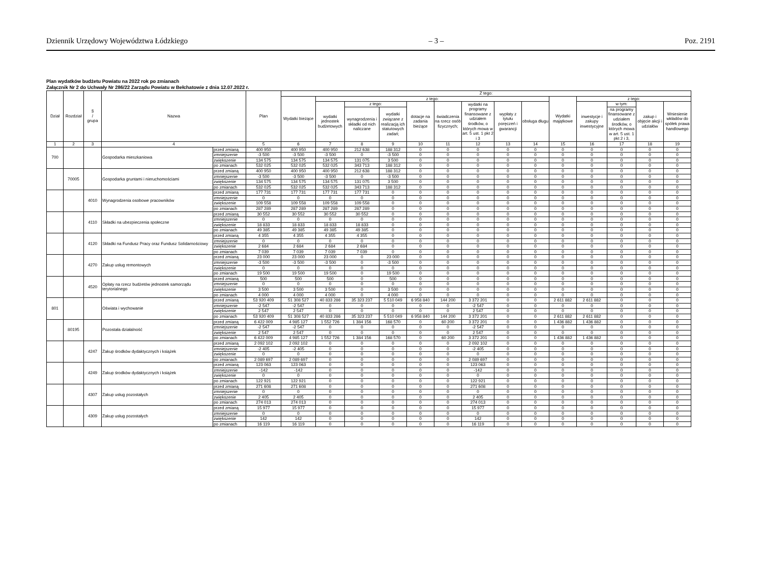Dziennik Urzędowy Województwa Łódzkiego – 3 – Poz. 2191
Plan wydatków budżetu Powiatu na 2022 rok po zmianach
Załącznik Nr 2 do Uchwały Nr 286/22 Zarządu Powiatu w Bełchatowie z dnia 12.07.2022 r.
| Dział | Rozdział | § / grupa | Nazwa | | Plan | Z tego: | | | | | | | | | | | | | |
| --- | --- | --- | --- | --- | --- | --- | --- | --- | --- | --- | --- | --- | --- | --- | --- | --- | --- | --- | --- |
| | | | | | | Wydatki bieżące | z tego: | | | | | | | | Wydatki majątkowe | z tego: | | | |
| | | | | | | | wydatki jednostek budżetowych | z tego: | | dotacje na zadania bieżące | świadczenia na rzecz osób fizycznych; | wydatki na programy finansowane z udziałem środków, o których mowa w art. 5 ust. 1 pkt 2 i 3 | wypłaty z tytułu poręczeń i gwarancji | obsługa długu | | inwestycje i zakupy inwestycyjne | w tym: | zakup i objęcie akcji i udziałów | Wniesienie wkładów do spółek prawa handlowego |
| | | | | | | | | wynagrodzenia i składki od nich naliczane | wydatki związane z realizacją ich statutowych zadań; | | | | | | | | na programy finansowane z udziałem środków, o których mowa w art. 5 ust. 1 pkt 2 i 3, | | |
| 1 | 2 | 3 | 4 | | 5 | 6 | 7 | 8 | 9 | 10 | 11 | 12 | 13 | 14 | 15 | 16 | 17 | 18 | 19 |
| 700 | | | Gospodarka mieszkaniowa | przed zmianą | 400 950 | 400 950 | 400 950 | 212 638 | 188 312 | 0 | 0 | 0 | 0 | 0 | 0 | 0 | 0 | 0 | 0 |
| | | | | zmniejszenie | -3 500 | -3 500 | -3 500 | 0 | -3 500 | 0 | 0 | 0 | 0 | 0 | 0 | 0 | 0 | 0 | 0 |
| | | | | zwiększenie | 134 575 | 134 575 | 134 575 | 131 075 | 3 500 | 0 | 0 | 0 | 0 | 0 | 0 | 0 | 0 | 0 | 0 |
| | | | | po zmianach | 532 025 | 532 025 | 532 025 | 343 713 | 188 312 | 0 | 0 | 0 | 0 | 0 | 0 | 0 | 0 | 0 | 0 |
| | 70005 | | Gospodarka gruntami i nieruchomościami | przed zmianą | 400 950 | 400 950 | 400 950 | 212 638 | 188 312 | 0 | 0 | 0 | 0 | 0 | 0 | 0 | 0 | 0 | 0 |
| | | | | zmniejszenie | -3 500 | -3 500 | -3 500 | 0 | -3 500 | 0 | 0 | 0 | 0 | 0 | 0 | 0 | 0 | 0 | 0 |
| | | | | zwiększenie | 134 575 | 134 575 | 134 575 | 131 075 | 3 500 | 0 | 0 | 0 | 0 | 0 | 0 | 0 | 0 | 0 | 0 |
| | | | | po zmianach | 532 025 | 532 025 | 532 025 | 343 713 | 188 312 | 0 | 0 | 0 | 0 | 0 | 0 | 0 | 0 | 0 | 0 |
| | | 4010 | Wynagrodzenia osobowe pracowników | przed zmianą | 177 731 | 177 731 | 177 731 | 177 731 | 0 | 0 | 0 | 0 | 0 | 0 | 0 | 0 | 0 | 0 | 0 |
| | | | | zmniejszenie | 0 | 0 | 0 | 0 | 0 | 0 | 0 | 0 | 0 | 0 | 0 | 0 | 0 | 0 | 0 |
| | | | | zwiększenie | 109 558 | 109 558 | 109 558 | 109 558 | 0 | 0 | 0 | 0 | 0 | 0 | 0 | 0 | 0 | 0 | 0 |
| | | | | po zmianach | 287 289 | 287 289 | 287 289 | 287 289 | 0 | 0 | 0 | 0 | 0 | 0 | 0 | 0 | 0 | 0 | 0 |
| | | 4110 | Składki na ubezpieczenia społeczne | przed zmianą | 30 552 | 30 552 | 30 552 | 30 552 | 0 | 0 | 0 | 0 | 0 | 0 | 0 | 0 | 0 | 0 | 0 |
| | | | | zmniejszenie | 0 | 0 | 0 | 0 | 0 | 0 | 0 | 0 | 0 | 0 | 0 | 0 | 0 | 0 | 0 |
| | | | | zwiększenie | 18 833 | 18 833 | 18 833 | 18 833 | 0 | 0 | 0 | 0 | 0 | 0 | 0 | 0 | 0 | 0 | 0 |
| | | | | po zmianach | 49 385 | 49 385 | 49 385 | 49 385 | 0 | 0 | 0 | 0 | 0 | 0 | 0 | 0 | 0 | 0 | 0 |
| | | 4120 | Składki na Fundusz Pracy oraz Fundusz Solidarnościowy | przed zmianą | 4 355 | 4 355 | 4 355 | 4 355 | 0 | 0 | 0 | 0 | 0 | 0 | 0 | 0 | 0 | 0 | 0 |
| | | | | zmniejszenie | 0 | 0 | 0 | 0 | 0 | 0 | 0 | 0 | 0 | 0 | 0 | 0 | 0 | 0 | 0 |
| | | | | zwiększenie | 2 684 | 2 684 | 2 684 | 2 684 | 0 | 0 | 0 | 0 | 0 | 0 | 0 | 0 | 0 | 0 | 0 |
| | | | | po zmianach | 7 039 | 7 039 | 7 039 | 7 039 | 0 | 0 | 0 | 0 | 0 | 0 | 0 | 0 | 0 | 0 | 0 |
| | | 4270 | Zakup usług remontowych | przed zmianą | 23 000 | 23 000 | 23 000 | 0 | 23 000 | 0 | 0 | 0 | 0 | 0 | 0 | 0 | 0 | 0 | 0 |
| | | | | zmniejszenie | -3 500 | -3 500 | -3 500 | 0 | -3 500 | 0 | 0 | 0 | 0 | 0 | 0 | 0 | 0 | 0 | 0 |
| | | | | zwiększenie | 0 | 0 | 0 | 0 | 0 | 0 | 0 | 0 | 0 | 0 | 0 | 0 | 0 | 0 | 0 |
| | | | | po zmianach | 19 500 | 19 500 | 19 500 | 0 | 19 500 | 0 | 0 | 0 | 0 | 0 | 0 | 0 | 0 | 0 | 0 |
| | | 4520 | Opłaty na rzecz budżetów jednostek samorządu terytorialnego | przed zmianą | 500 | 500 | 500 | 0 | 500 | 0 | 0 | 0 | 0 | 0 | 0 | 0 | 0 | 0 | 0 |
| | | | | zmniejszenie | 0 | 0 | 0 | 0 | 0 | 0 | 0 | 0 | 0 | 0 | 0 | 0 | 0 | 0 | 0 |
| | | | | zwiększenie | 3 500 | 3 500 | 3 500 | 0 | 3 500 | 0 | 0 | 0 | 0 | 0 | 0 | 0 | 0 | 0 | 0 |
| | | | | po zmianach | 4 000 | 4 000 | 4 000 | 0 | 4 000 | 0 | 0 | 0 | 0 | 0 | 0 | 0 | 0 | 0 | 0 |
| 801 | | | Oświata i wychowanie | przed zmianą | 53 920 409 | 51 308 527 | 40 833 286 | 35 323 237 | 5 510 049 | 6 958 840 | 144 200 | 3 372 201 | 0 | 0 | 2 611 882 | 2 611 882 | 0 | 0 | 0 |
| | | | | zmniejszenie | -2 547 | -2 547 | 0 | 0 | 0 | 0 | 0 | -2 547 | 0 | 0 | 0 | 0 | 0 | 0 | 0 |
| | | | | zwiększenie | 2 547 | 2 547 | 0 | 0 | 0 | 0 | 0 | 2 547 | 0 | 0 | 0 | 0 | 0 | 0 | 0 |
| | | | | po zmianach | 53 920 409 | 51 308 527 | 40 833 286 | 35 323 237 | 5 510 049 | 6 958 840 | 144 200 | 3 372 201 | 0 | 0 | 2 611 882 | 2 611 882 | 0 | 0 | 0 |
| | 80195 | | Pozostała działalność | przed zmianą | 6 422 009 | 4 985 127 | 1 552 726 | 1 384 156 | 168 570 | 0 | 60 200 | 3 372 201 | 0 | 0 | 1 436 882 | 1 436 882 | 0 | 0 | 0 |
| | | | | zmniejszenie | -2 547 | -2 547 | 0 | 0 | 0 | 0 | 0 | -2 547 | 0 | 0 | 0 | 0 | 0 | 0 | 0 |
| | | | | zwiększenie | 2 547 | 2 547 | 0 | 0 | 0 | 0 | 0 | 2 547 | 0 | 0 | 0 | 0 | 0 | 0 | 0 |
| | | | | po zmianach | 6 422 009 | 4 985 127 | 1 552 726 | 1 384 156 | 168 570 | 0 | 60 200 | 3 372 201 | 0 | 0 | 1 436 882 | 1 436 882 | 0 | 0 | 0 |
| | | 4247 | Zakup środków dydaktycznych i książek | przed zmianą | 2 092 102 | 2 092 102 | 0 | 0 | 0 | 0 | 0 | 2 092 102 | 0 | 0 | 0 | 0 | 0 | 0 | 0 |
| | | | | zmniejszenie | -2 405 | -2 405 | 0 | 0 | 0 | 0 | 0 | -2 405 | 0 | 0 | 0 | 0 | 0 | 0 | 0 |
| | | | | zwiększenie | 0 | 0 | 0 | 0 | 0 | 0 | 0 | 0 | 0 | 0 | 0 | 0 | 0 | 0 | 0 |
| | | | | po zmianach | 2 089 697 | 2 089 697 | 0 | 0 | 0 | 0 | 0 | 2 089 697 | 0 | 0 | 0 | 0 | 0 | 0 | 0 |
| | | 4249 | Zakup środków dydaktycznych i książek | przed zmianą | 123 063 | 123 063 | 0 | 0 | 0 | 0 | 0 | 123 063 | 0 | 0 | 0 | 0 | 0 | 0 | 0 |
| | | | | zmniejszenie | -142 | -142 | 0 | 0 | 0 | 0 | 0 | -142 | 0 | 0 | 0 | 0 | 0 | 0 | 0 |
| | | | | zwiększenie | 0 | 0 | 0 | 0 | 0 | 0 | 0 | 0 | 0 | 0 | 0 | 0 | 0 | 0 | 0 |
| | | | | po zmianach | 122 921 | 122 921 | 0 | 0 | 0 | 0 | 0 | 122 921 | 0 | 0 | 0 | 0 | 0 | 0 | 0 |
| | | 4307 | Zakup usług pozostałych | przed zmianą | 271 608 | 271 608 | 0 | 0 | 0 | 0 | 0 | 271 608 | 0 | 0 | 0 | 0 | 0 | 0 | 0 |
| | | | | zmniejszenie | 0 | 0 | 0 | 0 | 0 | 0 | 0 | 0 | 0 | 0 | 0 | 0 | 0 | 0 | 0 |
| | | | | zwiększenie | 2 405 | 2 405 | 0 | 0 | 0 | 0 | 0 | 2 405 | 0 | 0 | 0 | 0 | 0 | 0 | 0 |
| | | | | po zmianach | 274 013 | 274 013 | 0 | 0 | 0 | 0 | 0 | 274 013 | 0 | 0 | 0 | 0 | 0 | 0 | 0 |
| | | 4309 | Zakup usług pozostałych | przed zmianą | 15 977 | 15 977 | 0 | 0 | 0 | 0 | 0 | 15 977 | 0 | 0 | 0 | 0 | 0 | 0 | 0 |
| | | | | zmniejszenie | 0 | 0 | 0 | 0 | 0 | 0 | 0 | 0 | 0 | 0 | 0 | 0 | 0 | 0 | 0 |
| | | | | zwiększenie | 142 | 142 | 0 | 0 | 0 | 0 | 0 | 142 | 0 | 0 | 0 | 0 | 0 | 0 | 0 |
| | | | | po zmianach | 16 119 | 16 119 | 0 | 0 | 0 | 0 | 0 | 16 119 | 0 | 0 | 0 | 0 | 0 | 0 | 0 |